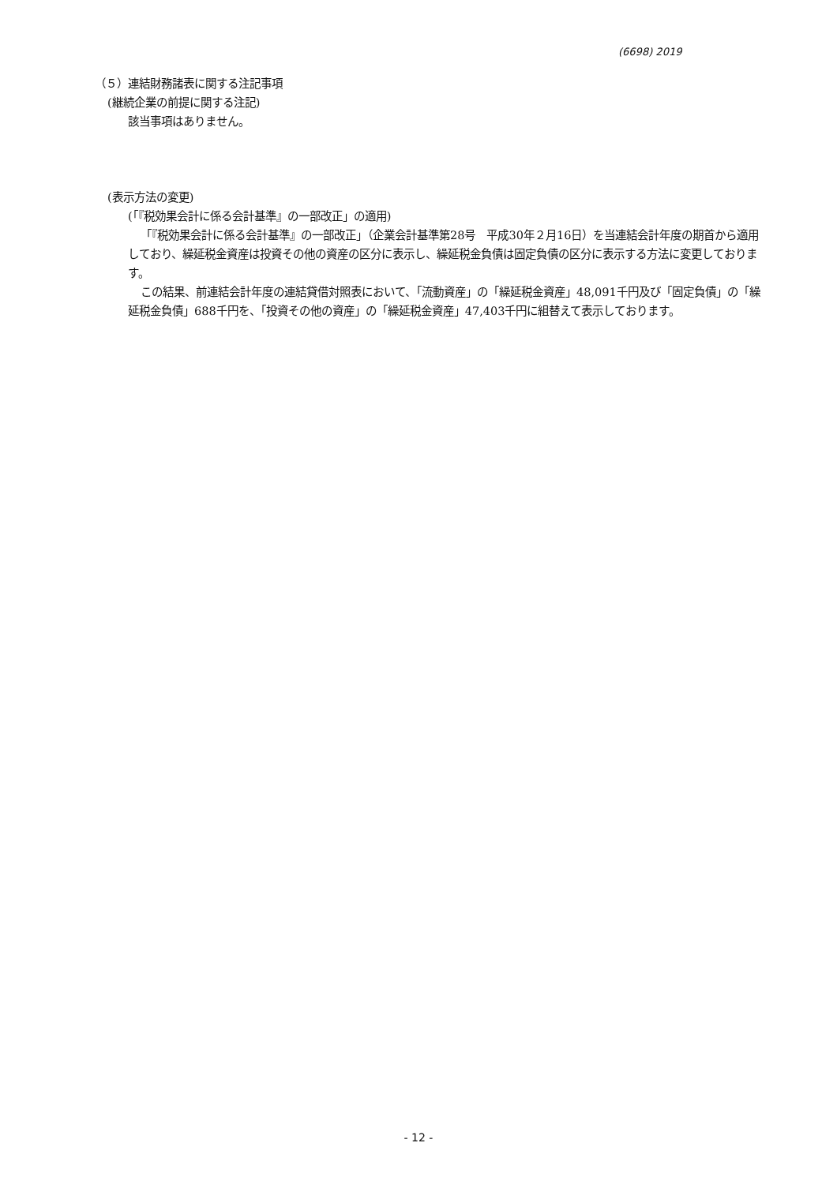(6698) 2019
（５）連結財務諸表に関する注記事項
(継続企業の前提に関する注記)
該当事項はありません。
(表示方法の変更)
(「『税効果会計に係る会計基準』の一部改正」の適用)
「『税効果会計に係る会計基準』の一部改正」（企業会計基準第28号　平成30年２月16日）を当連結会計年度の期首から適用しており、繰延税金資産は投資その他の資産の区分に表示し、繰延税金負債は固定負債の区分に表示する方法に変更しております。
この結果、前連結会計年度の連結貸借対照表において、「流動資産」の「繰延税金資産」48,091千円及び「固定負債」の「繰延税金負債」688千円を、「投資その他の資産」の「繰延税金資産」47,403千円に組替えて表示しております。
- 12 -